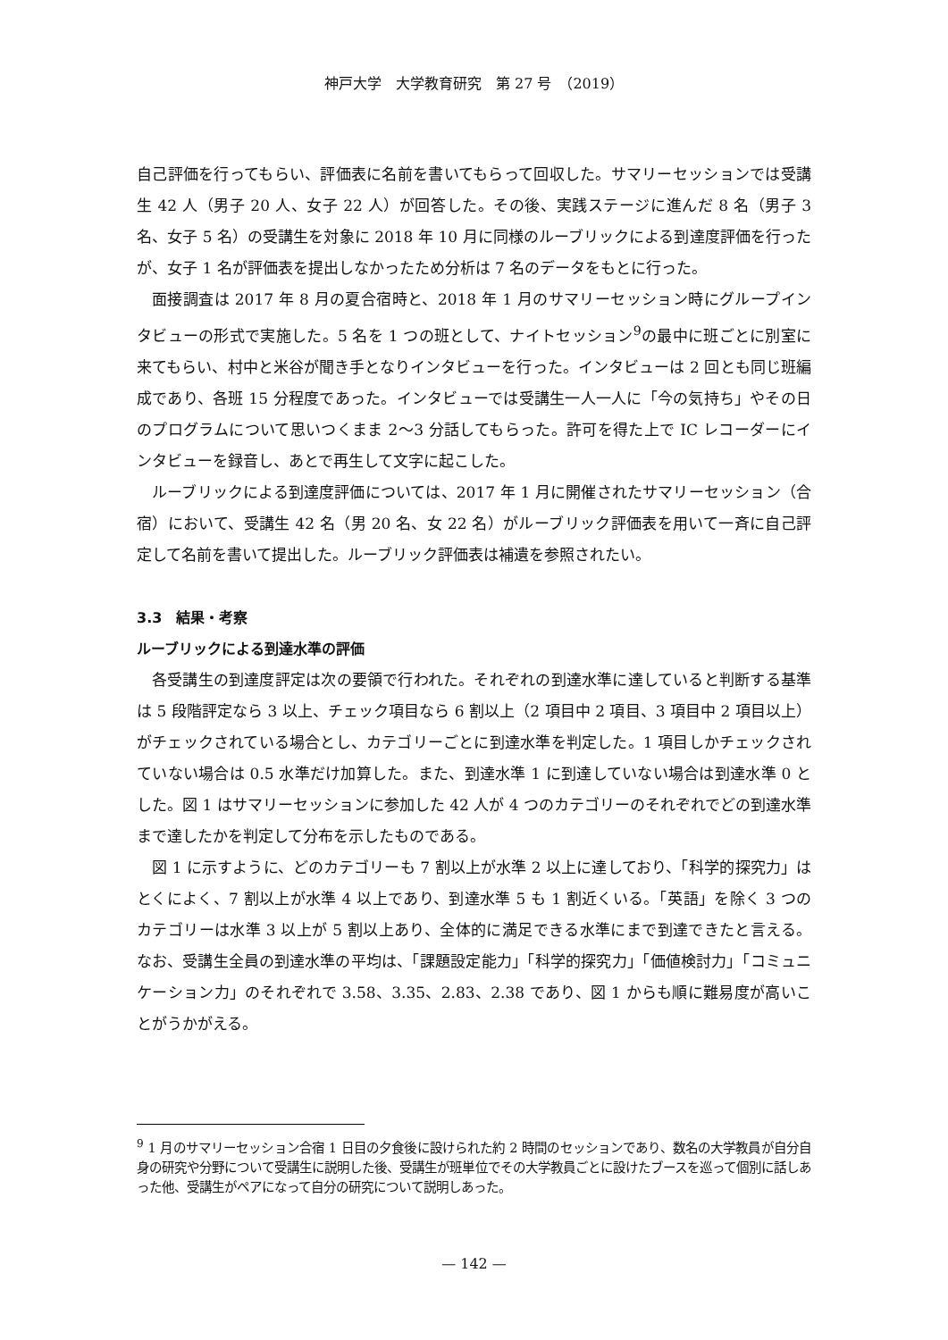神戸大学　大学教育研究　第 27 号　（2019）
自己評価を行ってもらい、評価表に名前を書いてもらって回収した。サマリーセッションでは受講生 42 人（男子 20 人、女子 22 人）が回答した。その後、実践ステージに進んだ 8 名（男子 3 名、女子 5 名）の受講生を対象に 2018 年 10 月に同様のルーブリックによる到達度評価を行ったが、女子 1 名が評価表を提出しなかったため分析は 7 名のデータをもとに行った。
面接調査は 2017 年 8 月の夏合宿時と、2018 年 1 月のサマリーセッション時にグループインタビューの形式で実施した。5 名を 1 つの班として、ナイトセッション<sup>9</sup>の最中に班ごとに別室に来てもらい、村中と米谷が聞き手となりインタビューを行った。インタビューは 2 回とも同じ班編成であり、各班 15 分程度であった。インタビューでは受講生一人一人に「今の気持ち」やその日のプログラムについて思いつくまま 2〜3 分話してもらった。許可を得た上で IC レコーダーにインタビューを録音し、あとで再生して文字に起こした。
ルーブリックによる到達度評価については、2017 年 1 月に開催されたサマリーセッション（合宿）において、受講生 42 名（男 20 名、女 22 名）がルーブリック評価表を用いて一斉に自己評定して名前を書いて提出した。ルーブリック評価表は補遺を参照されたい。
3.3　結果・考察
ルーブリックによる到達水準の評価
各受講生の到達度評定は次の要領で行われた。それぞれの到達水準に達していると判断する基準は 5 段階評定なら 3 以上、チェック項目なら 6 割以上（2 項目中 2 項目、3 項目中 2 項目以上）がチェックされている場合とし、カテゴリーごとに到達水準を判定した。1 項目しかチェックされていない場合は 0.5 水準だけ加算した。また、到達水準 1 に到達していない場合は到達水準 0 とした。図 1 はサマリーセッションに参加した 42 人が 4 つのカテゴリーのそれぞれでどの到達水準まで達したかを判定して分布を示したものである。
図 1 に示すように、どのカテゴリーも 7 割以上が水準 2 以上に達しており、「科学的探究力」はとくによく、7 割以上が水準 4 以上であり、到達水準 5 も 1 割近くいる。「英語」を除く 3 つのカテゴリーは水準 3 以上が 5 割以上あり、全体的に満足できる水準にまで到達できたと言える。なお、受講生全員の到達水準の平均は、「課題設定能力」「科学的探究力」「価値検討力」「コミュニケーション力」のそれぞれで 3.58、3.35、2.83、2.38 であり、図 1 からも順に難易度が高いことがうかがえる。
<sup>9</sup> 1 月のサマリーセッション合宿 1 日目の夕食後に設けられた約 2 時間のセッションであり、数名の大学教員が自分自身の研究や分野について受講生に説明した後、受講生が班単位でその大学教員ごとに設けたブースを巡って個別に話しあった他、受講生がペアになって自分の研究について説明しあった。
— 142 —